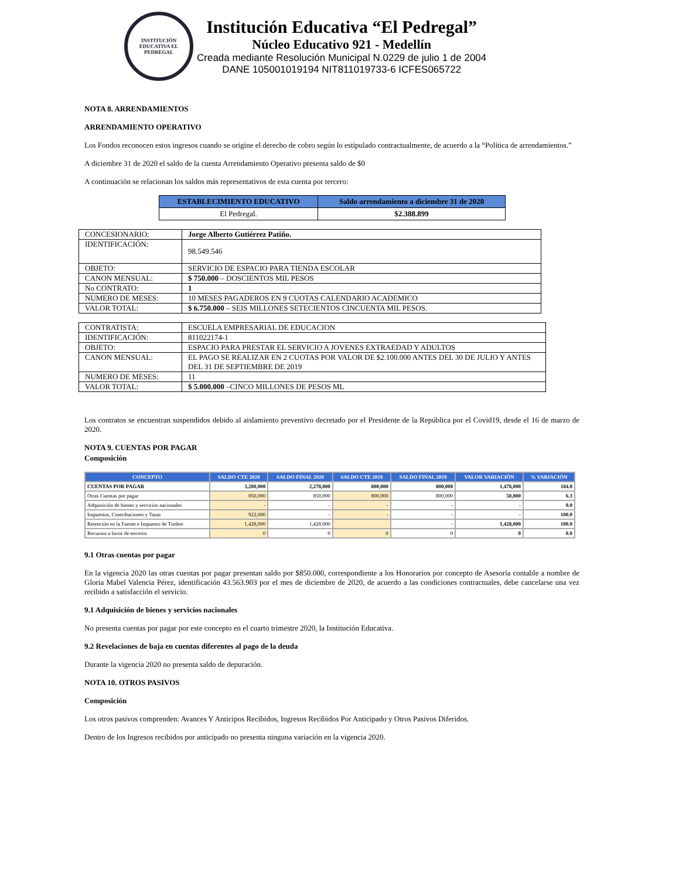INSTITUCIÓN EDUCATIVA EL PEDREGAL
Institución Educativa “El Pedregal”
Núcleo Educativo 921 - Medellín
Creada mediante Resolución Municipal N.0229 de julio 1 de 2004
DANE 105001019194 NIT811019733-6 ICFES065722
NOTA 8. ARRENDAMIENTOS
ARRENDAMIENTO OPERATIVO
Los Fondos reconocen estos ingresos cuando se origine el derecho de cobro según lo estipulado contractualmente, de acuerdo a la “Política de arrendamientos.”
A diciembre 31 de 2020 el saldo de la cuenta Arrendamiento Operativo presenta saldo de $0
A continuación se relacionan los saldos más representativos de esta cuenta por tercero:
| ESTABLECIMIENTO EDUCATIVO | Saldo arrendamiento a diciembre 31 de 2020 |
| --- | --- |
| El Pedregal. | $2.388.899 |
| CONCESIONARIO: | Jorge Alberto Gutiérrez Patiño. |
| IDENTIFICACIÓN: | 98.549.546 |
| OBJETO: | SERVICIO DE ESPACIO PARA TIENDA ESCOLAR |
| CANON MENSUAL: | $ 750.000 – DOSCIENTOS MIL PESOS |
| No CONTRATO: | 1 |
| NUMERO DE MESES: | 10 MESES PAGADEROS EN 9 CUOTAS CALENDARIO ACADEMICO |
| VALOR TOTAL: | $ 6.750.000 – SEIS MILLONES SETECIENTOS CINCUENTA MIL PESOS. |
| CONTRATISTA: | ESCUELA EMPRESARIAL DE EDUCACION |
| IDENTIFICACIÓN: | 811022174-1 |
| OBJETO: | ESPACIO PARA PRESTAR EL SERVICIO A JOVENES EXTRAEDAD Y ADULTOS |
| CANON MENSUAL: | EL PAGO SE REALIZAR EN 2 CUOTAS POR VALOR DE $2.100.000 ANTES DEL 30 DE JULIO Y ANTES DEL 31 DE SEPTIEMBRE DE 2019 |
| NUMERO DE MESES: | 11 |
| VALOR TOTAL: | $ 5.000.000 –CINCO MILLONES DE PESOS ML |
Los contratos se encuentran suspendidos debido al aislamiento preventivo decretado por el Presidente de la República por el Covid19, desde el 16 de marzo de 2020.
NOTA 9. CUENTAS POR PAGAR
Composición
| CONCEPTO | SALDO CTE 2020 | SALDO FINAL 2020 | SALDO CTE 2019 | SALDO FINAL 2019 | VALOR VARIACIÓN | % VARIACIÓN |
| --- | --- | --- | --- | --- | --- | --- |
| CUENTAS POR PAGAR | 3,200,000 | 2,278,000 | 800,000 | 800,000 | 1,478,000 | 184.8 |
| Otras Cuentas por pagar | 850,000 | 850,000 | 800,000 | 800,000 | 50,000 | 6.3 |
| Adquisición de bienes y servicios nacionales | - | - | - | - | - | 0.0 |
| Impuestos, Contribuciones y Tasas | 922,000 | - | - | - | - | 100.0 |
| Retención en la Fuente e Impuesto de Timbre | 1,428,000 | 1,428,000 | | - | 1,428,000 | 100.0 |
| Recursos a favor de terceros | 0 | 0 | 0 | 0 | 0 | 0.0 |
9.1 Otras cuentas por pagar
En la vigencia 2020 las otras cuentas por pagar presentan saldo por $850.000, correspondiente a los Honorarios por concepto de Asesoría contable a nombre de Gloria Mabel Valencia Pérez, identificación 43.563.903 por el mes de diciembre de 2020, de acuerdo a las condiciones contractuales, debe cancelarse una vez recibido a satisfacción el servicio.
9.1 Adquisición de bienes y servicios nacionales
No presenta cuentas por pagar por este concepto en el cuarto trimestre 2020, la Institución Educativa.
9.2 Revelaciones de baja en cuentas diferentes al pago de la deuda
Durante la vigencia 2020 no presenta saldo de depuración.
NOTA 10. OTROS PASIVOS
Composición
Los otros pasivos comprenden: Avances Y Anticipos Recibidos, Ingresos Recibidos Por Anticipado y Otros Pasivos Diferidos.
Dentro de los Ingresos recibidos por anticipado no presenta ninguna variación en la vigencia 2020.